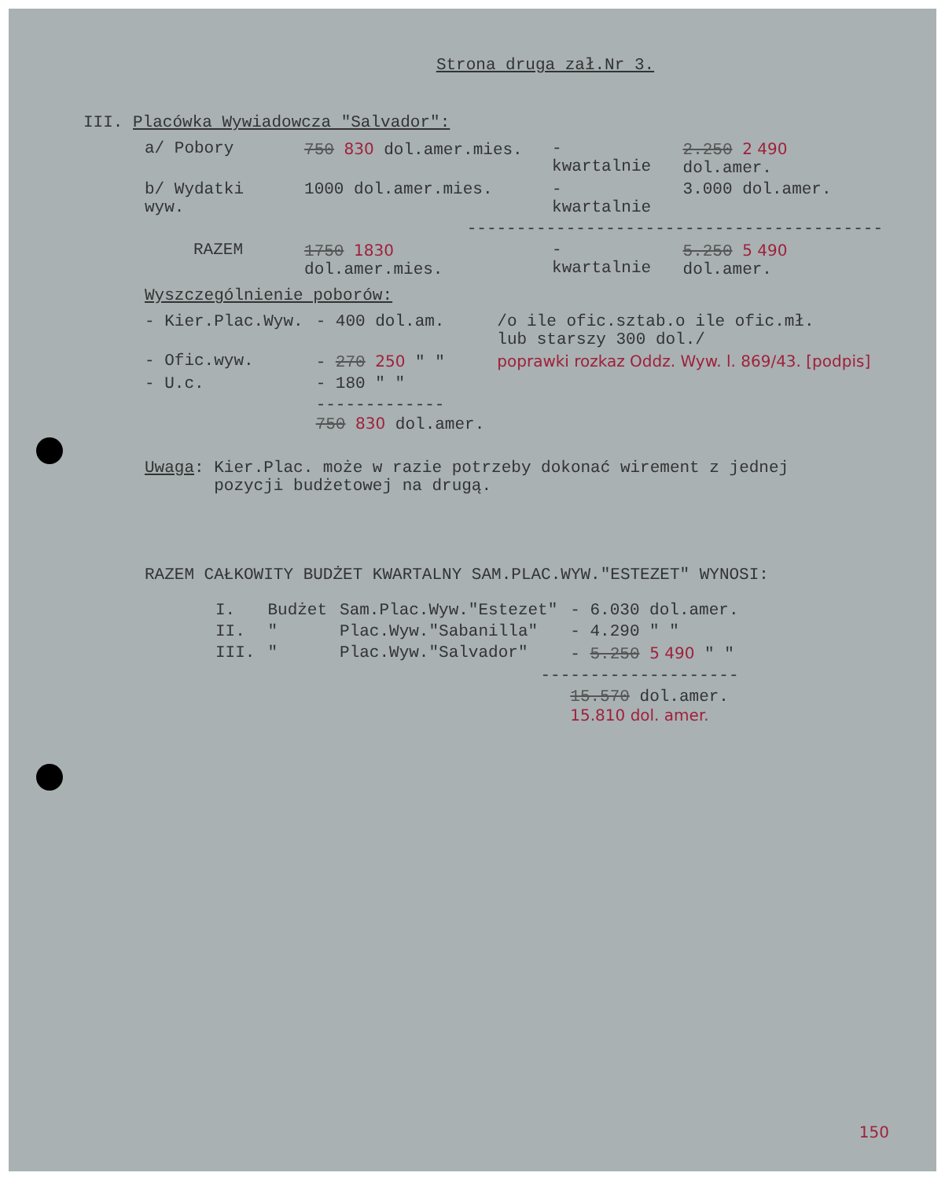Strona druga zał.Nr 3.
III. Placówka Wywiadowcza "Salvador":
| a/ Pobory | 750 830 dol.amer.mies. | - kwartalnie | 2.250 2 490 dol.amer. |
| b/ Wydatki wyw. | 1000 dol.amer.mies. | - kwartalnie | 3.000 dol.amer. |
| ------------------------------------------ | | | |
| RAZEM | 1750 1830 dol.amer.mies. | - kwartalnie | 5.250 5 490 dol.amer. |
Wyszczególnienie poborów:
| - Kier.Plac.Wyw. | - 400 dol.am. | /o ile ofic.sztab.o ile ofic.mł. lub starszy 300 dol./ |
| - Ofic.wyw. | - 270 250 " " | poprawki rozkaz Oddz. Wyw. l. 869/43. [podpis] |
| - U.c. | - 180 " " | |
| | ------------- 750 830 dol.amer. | |
Uwaga: Kier.Plac. może w razie potrzeby dokonać wirement z jednej
pozycji budżetowej na drugą.
RAZEM CAŁKOWITY BUDŻET KWARTALNY SAM.PLAC.WYW."ESTEZET" WYNOSI:
| I. | Budżet | Sam.Plac.Wyw."Estezet" | - 6.030 dol.amer. |
| II. | " | Plac.Wyw."Sabanilla" | - 4.290 " " |
| III. | " | Plac.Wyw."Salvador" | - 5.250 5 490 " " |
| -------------------- | | | |
| | | | 15.570 dol.amer. 15.810 dol. amer. |
150